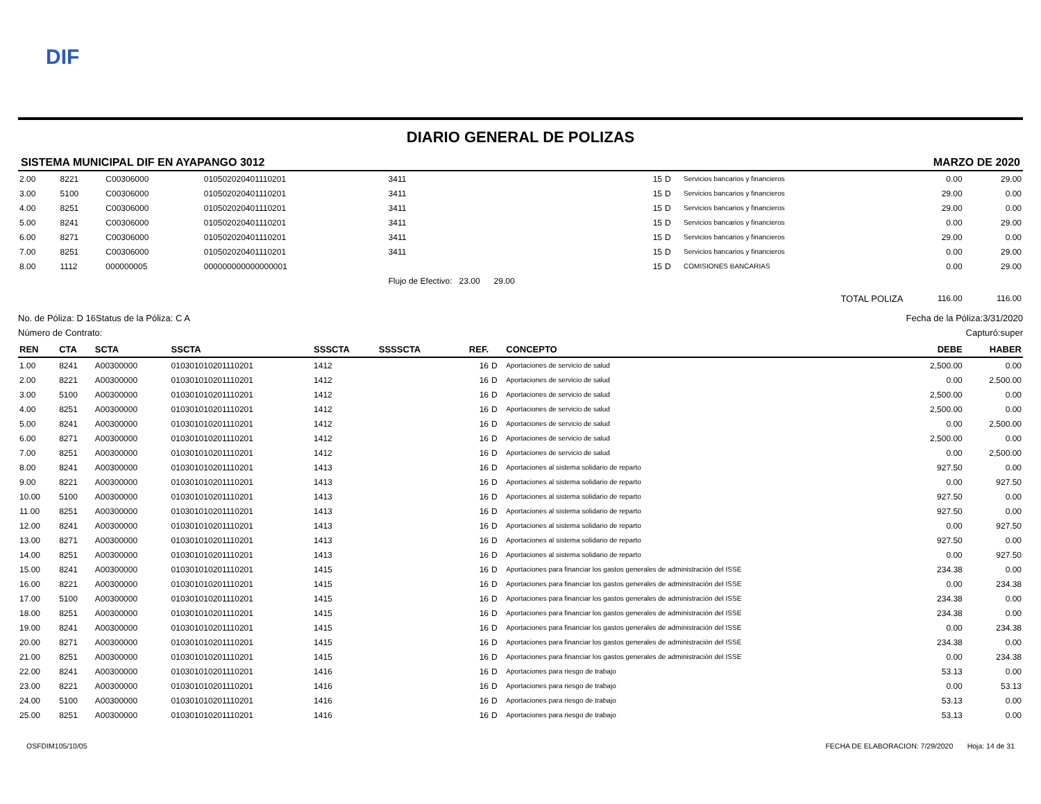DIF
DIARIO GENERAL DE POLIZAS
SISTEMA MUNICIPAL DIF EN AYAPANGO 3012 MARZO DE 2020
| 2.00 | 8221 | C00306000 | 010502020401110201 | 3411 | | 15 | D | Servicios bancarios y financieros | 0.00 | 29.00 |
| 3.00 | 5100 | C00306000 | 010502020401110201 | 3411 | | 15 | D | Servicios bancarios y financieros | 29.00 | 0.00 |
| 4.00 | 8251 | C00306000 | 010502020401110201 | 3411 | | 15 | D | Servicios bancarios y financieros | 29.00 | 0.00 |
| 5.00 | 8241 | C00306000 | 010502020401110201 | 3411 | | 15 | D | Servicios bancarios y financieros | 0.00 | 29.00 |
| 6.00 | 8271 | C00306000 | 010502020401110201 | 3411 | | 15 | D | Servicios bancarios y financieros | 29.00 | 0.00 |
| 7.00 | 8251 | C00306000 | 010502020401110201 | 3411 | | 15 | D | Servicios bancarios y financieros | 0.00 | 29.00 |
| 8.00 | 1112 | 000000005 | 000000000000000001 | | | 15 | D | COMISIONES BANCARIAS | 0.00 | 29.00 |
| | | | | Flujo de Efectivo: 23.00 29.00 | | | | | | |
| | | | | | | | | TOTAL POLIZA | 116.00 | 116.00 |
No. de Póliza: D 16 Status de la Póliza: C A Fecha de la Póliza:3/31/2020
Número de Contrato: Capturó:super
| REN | CTA | SCTA | SSCTA | SSSCTA | SSSSCTA | REF. | | CONCEPTO | DEBE | HABER |
| --- | --- | --- | --- | --- | --- | --- | --- | --- | --- | --- |
| 1.00 | 8241 | A00300000 | 010301010201110201 | 1412 | | 16 | D | Aportaciones de servicio de salud | 2,500.00 | 0.00 |
| 2.00 | 8221 | A00300000 | 010301010201110201 | 1412 | | 16 | D | Aportaciones de servicio de salud | 0.00 | 2,500.00 |
| 3.00 | 5100 | A00300000 | 010301010201110201 | 1412 | | 16 | D | Aportaciones de servicio de salud | 2,500.00 | 0.00 |
| 4.00 | 8251 | A00300000 | 010301010201110201 | 1412 | | 16 | D | Aportaciones de servicio de salud | 2,500.00 | 0.00 |
| 5.00 | 8241 | A00300000 | 010301010201110201 | 1412 | | 16 | D | Aportaciones de servicio de salud | 0.00 | 2,500.00 |
| 6.00 | 8271 | A00300000 | 010301010201110201 | 1412 | | 16 | D | Aportaciones de servicio de salud | 2,500.00 | 0.00 |
| 7.00 | 8251 | A00300000 | 010301010201110201 | 1412 | | 16 | D | Aportaciones de servicio de salud | 0.00 | 2,500.00 |
| 8.00 | 8241 | A00300000 | 010301010201110201 | 1413 | | 16 | D | Aportaciones al sistema solidario de reparto | 927.50 | 0.00 |
| 9.00 | 8221 | A00300000 | 010301010201110201 | 1413 | | 16 | D | Aportaciones al sistema solidario de reparto | 0.00 | 927.50 |
| 10.00 | 5100 | A00300000 | 010301010201110201 | 1413 | | 16 | D | Aportaciones al sistema solidario de reparto | 927.50 | 0.00 |
| 11.00 | 8251 | A00300000 | 010301010201110201 | 1413 | | 16 | D | Aportaciones al sistema solidario de reparto | 927.50 | 0.00 |
| 12.00 | 8241 | A00300000 | 010301010201110201 | 1413 | | 16 | D | Aportaciones al sistema solidario de reparto | 0.00 | 927.50 |
| 13.00 | 8271 | A00300000 | 010301010201110201 | 1413 | | 16 | D | Aportaciones al sistema solidario de reparto | 927.50 | 0.00 |
| 14.00 | 8251 | A00300000 | 010301010201110201 | 1413 | | 16 | D | Aportaciones al sistema solidario de reparto | 0.00 | 927.50 |
| 15.00 | 8241 | A00300000 | 010301010201110201 | 1415 | | 16 | D | Aportaciones para financiar los gastos generales de administración del ISSE | 234.38 | 0.00 |
| 16.00 | 8221 | A00300000 | 010301010201110201 | 1415 | | 16 | D | Aportaciones para financiar los gastos generales de administración del ISSE | 0.00 | 234.38 |
| 17.00 | 5100 | A00300000 | 010301010201110201 | 1415 | | 16 | D | Aportaciones para financiar los gastos generales de administración del ISSE | 234.38 | 0.00 |
| 18.00 | 8251 | A00300000 | 010301010201110201 | 1415 | | 16 | D | Aportaciones para financiar los gastos generales de administración del ISSE | 234.38 | 0.00 |
| 19.00 | 8241 | A00300000 | 010301010201110201 | 1415 | | 16 | D | Aportaciones para financiar los gastos generales de administración del ISSE | 0.00 | 234.38 |
| 20.00 | 8271 | A00300000 | 010301010201110201 | 1415 | | 16 | D | Aportaciones para financiar los gastos generales de administración del ISSE | 234.38 | 0.00 |
| 21.00 | 8251 | A00300000 | 010301010201110201 | 1415 | | 16 | D | Aportaciones para financiar los gastos generales de administración del ISSE | 0.00 | 234.38 |
| 22.00 | 8241 | A00300000 | 010301010201110201 | 1416 | | 16 | D | Aportaciones para riesgo de trabajo | 53.13 | 0.00 |
| 23.00 | 8221 | A00300000 | 010301010201110201 | 1416 | | 16 | D | Aportaciones para riesgo de trabajo | 0.00 | 53.13 |
| 24.00 | 5100 | A00300000 | 010301010201110201 | 1416 | | 16 | D | Aportaciones para riesgo de trabajo | 53.13 | 0.00 |
| 25.00 | 8251 | A00300000 | 010301010201110201 | 1416 | | 16 | D | Aportaciones para riesgo de trabajo | 53.13 | 0.00 |
OSFDIM105/10/05 FECHA DE ELABORACION: 7/29/2020 Hoja: 14 de 31